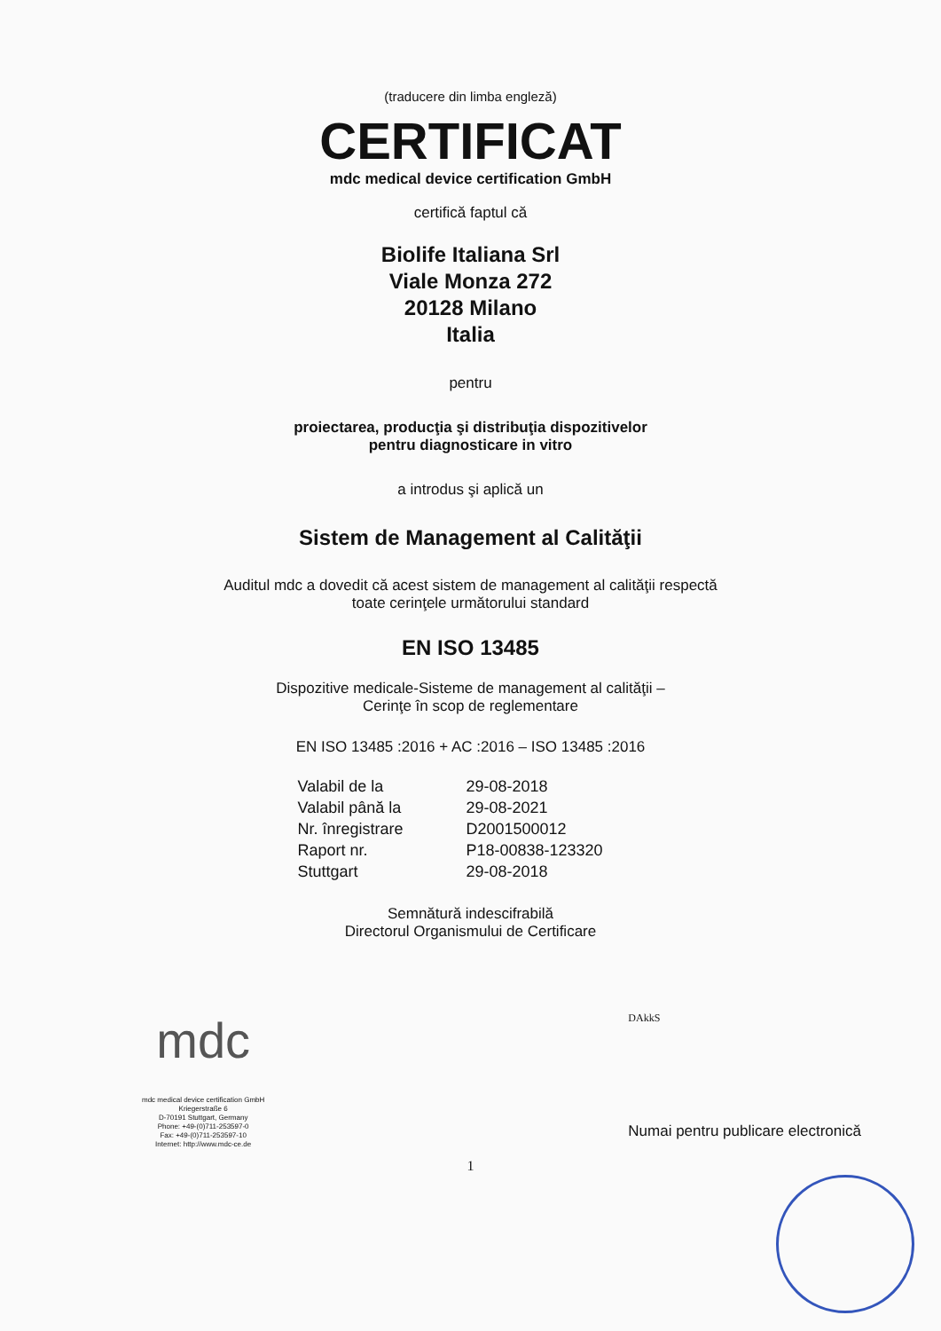(traducere din limba engleză)
CERTIFICAT
mdc medical device certification GmbH
certifică faptul că
Biolife Italiana Srl
Viale Monza 272
20128 Milano
Italia
pentru
proiectarea, producţia şi distribuţia dispozitivelor
pentru diagnosticare in vitro
a introdus şi aplică un
Sistem de Management al Calităţii
Auditul mdc a dovedit că acest sistem de management al calităţii respectă
toate cerinţele următorului standard
EN ISO 13485
Dispozitive medicale-Sisteme de management al calităţii –
Cerinţe în scop de reglementare
EN ISO 13485 :2016 + AC :2016 – ISO 13485 :2016
Valabil de la 29-08-2018 Valabil până la 29-08-2021 Nr. înregistrare D2001500012 Raport nr. P18-00838-123320 Stuttgart 29-08-2018
Semnătură indescifrabilă
Directorul Organismului de Certificare
mdc
mdc medical device certification GmbH
Kriegerstraße 6
D-70191 Stuttgart, Germany
Phone: +49-(0)711-253597-0
Fax: +49-(0)711-253597-10
Internet: http://www.mdc-ce.de
DAkkS
Numai pentru publicare electronică
1